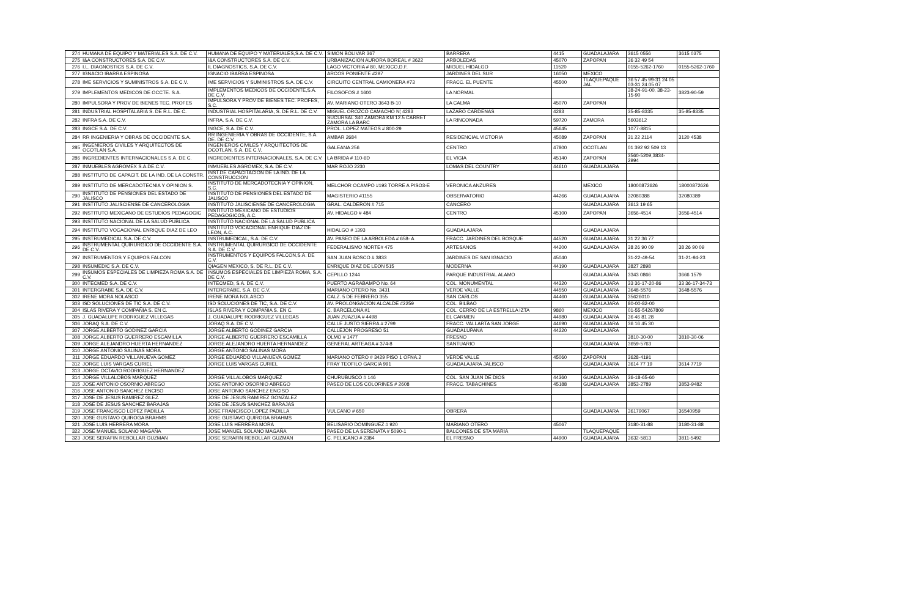| 274 | HUMANA DE EQUIPO Y MATERIALES S.A. DE C.V. | HUMANA DE EQUIPO Y MATERIALES,S.A. DE C.V. | SIMON BOLIVAR 367 | BARRERA | 4415 | GUADALAJARA | 3615 0556 | 3615 0375 |
| 275 | I&A CONSTRUCTORES S.A. DE C.V. | I&A CONSTRUCTORES S.A. DE C.V. | URBANIZACION AURORA BOREAL # 3622 | ARBOLEDAS | 45070 | ZAPOPAN | 36 32 49 54 | |
| 276 | I.L. DIAGNOSTICS S.A. DE C.V. | IL DIAGNOSTICS, S.A. DE C.V. | LAGO VICTORIA # 80, MEXICO,D.F. | MIGUEL HIDALGO | 11520 | | 0155-5262-1760 | 0155-5262-1760 |
| 277 | IGNACIO IBARRA ESPINOSA | IGNACIO IBARRA ESPINOSA | ARCOS PONIENTE #297 | JARDINES DEL SUR | 16050 | MEXICO | | |
| 278 | IME SERVICIOS Y SUMINISTROS S.A. DE C.V. | IME SERVICIOS Y SUMINISTROS S.A. DE C.V. | CIRCUITO CENTRAL CAMIONERA #73 | FRACC. EL PUENTE | 45500 | TLAQUEPAQUE JAL | 36 57 45 99-31 24 05 03-31 24 05 07 | |
| 279 | IMPLEMENTOS MEDICOS DE OCCTE. S.A. | IMPLEMENTOS MEDICOS DE OCCIDENTE,S.A. DE C.V. | FILOSOFOS # 1600 | LA NORMAL | | | 38-24-91-00, 38-23-15-90 | 3823-90-59 |
| 280 | IMPULSORA Y PROV DE BIENES TEC. PROFES | IMPULSORA Y PROV DE BIENES TEC. PROFES, S.C. | AV. MARIANO OTERO 3643 B-10 | LA CALMA | 45070 | ZAPOPAN | | |
| 281 | INDUSTRIAL HOSPITALARIA S. DE R.L. DE C. | INDUSTRIAL HOSPITALARIA, S. DE R.L. DE C.V. | MIGUEL OROZCO CAMACHO N¦ 4283 | LAZARO CARDENAS | 4283 | | 35-85-8335 | 35-85-8335 |
| 282 | INFRA S.A. DE C.V. | INFRA, S.A. DE C.V. | SUCURSAL 340 ZAMORA KM 12.5 CARRET ZAMORA LA BARC | LA RINCONADA | 59720 | ZAMORA | 5603612 | |
| 283 | INGCE S.A. DE C.V. | INGCE, S.A. DE C.V. | PROL. LOPEZ MATEOS # 800-29 | | 45645 | | 1077-8815 | |
| 284 | RR INGENIERIA Y OBRAS DE OCCIDENTE S.A. | RR INGENIERIA Y OBRAS DE OCCIDENTE, S.A. DE. DE C.V. | AMBAR 2684 | RESIDENCIAL VICTORIA | 45089 | ZAPOPAN | 31 22 2114 | 3120 4538 |
| 285 | INGENIEROS CIVILES Y ARQUITECTOS DE OCOTLAN S.A. | INGENIEROS CIVILES Y ARQUITECTOS DE OCOTLAN, S.A. DE C.V. | GALEANA 256 | CENTRO | 47800 | OCOTLAN | 01 392 92 509 13 | |
| 286 | INGREDIENTES INTERNACIONALES S.A. DE C. | INGREDIENTES INTERNACIONALES, S.A. DE C.V. | LA BRIDA # 110-6D | EL VIGIA | 45140 | ZAPOPAN | 3560-5209,3834-2994 | |
| 287 | INMUEBLES AGROMEX S.A.DE.C.V. | INMUEBLES AGROMEX, S.A. DE C.V. | MAR ROJO 2230 | LOMAS DEL COUNTRY | 44610 | GUADALAJARA | | |
| 288 | INSTITUTO DE CAPACIT. DE LA IND. DE LA CONSTR. | INST.DE CAPACITACION DE LA IND. DE LA CONSTRUCCION | | | | | | |
| 289 | INSTITUTO DE MERCADOTECNIA Y OPINION S. | INSTITUTO DE MERCADOTECNIA Y OPINION, S.C. | MELCHOR OCAMPO #193 TORRE A PISO3-E | VERONICA ANZURES | | MEXICO | 18000872626 | 18000872626 |
| 290 | INSTITUTO DE PENSIONES DEL ESTADO DE JALISCO | INSTITUTO DE PENSIONES DEL ESTADO DE JALISCO | MAGISTERIO #1155 | OBSERVATORIO | 44266 | GUADALAJARA | 32080388 | 32080389 |
| 291 | INSTITUTO JALISCIENSE DE CANCEROLOGIA | INSTITUTO JALISCIENSE DE CANCEROLOGIA | GRAL. CALDERON # 715 | CANCERO | | GUADALAJARA | 3613 19 65 | |
| 292 | INSTITUTO MEXICANO DE ESTUDIOS PEDAGOGIC | INSTITUTO MEXICANO DE ESTUDIOS PEDAGOGICOS, A.C. | AV. HIDALGO # 484 | CENTRO | 45100 | ZAPOPAN | 3656-4514 | 3656-4514 |
| 293 | INSTITUTO NACIONAL DE LA SALUD PUBLICA | INSTITUTO NACIONAL DE LA SALUD PUBLICA | | | | | | |
| 294 | INSTITUTO VOCACIONAL ENRIQUE DIAZ DE LEO | INSTITUTO VOCACIONAL ENRIQUE DIAZ DE LEON, A.C. | HIDALGO # 1393 | GUADALAJARA | | GUADALAJARA | | |
| 295 | INSTRUMEDICAL S.A. DE C.V. | INSTRUMEDICAL, S.A. DE C.V. | AV. PASEO DE LA ARBOLEDA # 658- A | FRACC. JARDINES DEL BOSQUE | 44520 | GUADALAJARA | 31 22 36 77 | |
| 296 | INSTRUMENTAL QUIRURGICO DE OCCIDENTE S.A. DE C.V. | INSTRUMENTAL QUIRURGICO DE OCCIDENTE S.A. DE C.V. | FEDERALISMO NORTE# 475 | ARTESANOS | 44200 | GUADALAJARA | 38 26 90 09 | 38 26 90 09 |
| 297 | INSTRUMENTOS Y EQUIPOS FALCON | INSTRUMENTOS Y EQUIPOS FALCON,S.A. DE C.V. | SAN JUAN BOSCO # 3833 | JARDINES DE SAN IGNACIO | 45040 | | 31-22-49-54 | 31-21-94-23 |
| 298 | INSUMEDIC S.A. DE C.V. | QIAGEN MEXICO, S. DE R.L. DE C.V. | ENRIQUE DIAZ DE LEON 515 | MODERNA | 44190 | GUADALAJARA | 3827 2898 | |
| 299 | INSUMOS ESPECIALES DE LIMPIEZA ROMA S.A. DE C.V. | INSUMOS ESPECIALES DE LIMPIEZA ROMA, S.A. DE C.V. | CEPILLO 1244 | PARQUE INDUSTRIAL ALAMO | | GUADALAJARA | 3343 0866 | 3666 1579 |
| 300 | INTECMED S.A. DE C.V. | INTECMED, S.A. DE C.V. | PUERTO AGRABAMPO No. 64 | COL. MONUMENTAL | 44320 | GUADALAJARA | 33 36-17-20-86 | 33 36-17-34-73 |
| 301 | INTERGRABE S.A. DE C.V. | INTERGRABE, S.A. DE C.V. | MARIANO OTERO No. 3431 | VERDE VALLE | 44550 | GUADALAJARA | 3648-5576 | 3648-5576 |
| 302 | IRENE MORA NOLASCO | IRENE MORA NOLASCO | CALZ. 5 DE FEBRERO 355 | SAN CARLOS | 44460 | GUADALAJARA | 35626010 | |
| 303 | ISD SOLUCIONES DE TIC S.A. DE C.V. | ISD SOLUCIONES DE TIC, S.A. DE C.V. | AV. PROLONGACION ALCALDE #2259 | COL. BILBAO | | GUADALAJARA | 80-00-82-00 | |
| 304 | ISLAS RIVERA Y COMPAÑIA S. EN C. | ISLAS RIVERA Y COMPAÑIA S. EN C. | C. BARCELONA #1 | COL. CERRO DE LA ESTRELLA IZTA | 9860 | MEXICO | 01-55-54267809 | |
| 305 | J. GUADALUPE RODRIGUEZ VILLEGAS | J. GUADALUPE RODRIGUEZ VILLEGAS | JUAN ZUAZUA # 4498 | EL CARMEN | 44980 | GUADALAJARA | 36 46 81 28 | |
| 306 | JORAQ S.A. DE C.V. | JORAQ S.A. DE C.V. | CALLE JUSTO SIERRA # 2799 | FRACC. VALLARTA SAN JORGE | 44690 | GUADALAJARA | 36 16 45 30 | |
| 307 | JORGE ALBERTO GODINEZ GARCIA | JORGE ALBERTO GODINEZ GARCIA | CALLEJON PROGRESO 51 | GUADALUPANA | 44220 | GUADALAJARA | | |
| 308 | JORGE ALBERTO GUERRERO ESCAMILLA | JORGE ALBERTO GUERRERO ESCAMILLA | OLMO # 1477 | FRESNO | | | 3810-30-00 | 3810-30-06 |
| 309 | JORGE ALEJANDRO HUERTA HERNANDEZ | JORGE ALEJANDRO HUERTA HERNANDEZ | GENERAL ARTEAGA # 374-8 | SANTUARIO | | GUADALAJARA | 3659-5763 | |
| 310 | JORGE ANTONIO SALINAS MORA | JORGE ANTONIO SALINAS MORA | | | | | | |
| 311 | JORGE EDUARDO VILLANUEVA GOMEZ | JORGE EDUARDO VILLANUEVA GOMEZ | MARIANO OTERO # 3429 PISO 1 OFNA.2 | VERDE VALLE | 45060 | ZAPOPAN | 3628-4191 | |
| 312 | JORGE LUIS VARGAS CURIEL | JORGE LUIS VARGAS CURIEL | FRAY TEOFILO GARCIA 991 | GUADALAJARA JALISCO | | GUADALAJARA | 3614 77 19 | 3614 7719 |
| 313 | JORGE OCTAVIO RODRIGUEZ HERNANDEZ | | | | | | | |
| 314 | JORGE VILLALOBOS MARQUEZ | JORGE VILLALOBOS MARQUEZ | CHURUBUSCO # 146 | COL. SAN JUAN DE DIOS | 44360 | GUADALAJARA | 36-18-65-60 | |
| 315 | JOSE ANTONIO OSORNIO ABREGO | JOSE ANTONIO OSORNIO ABREGO | PASEO DE LOS COLORINES # 2608 | FRACC. TABACHINES | 45188 | GUADALAJARA | 3853-2789 | 3853-9482 |
| 316 | JOSE ANTONIO SANCHEZ ENCISO | JOSE ANTONIO SANCHEZ ENCISO | | | | | | |
| 317 | JOSE DE JESUS RAMIREZ GLEZ. | JOSE DE JESUS RAMIREZ GONZALEZ | | | | | | |
| 318 | JOSE DE JESUS SANCHEZ BARAJAS | JOSE DE JESUS SANCHEZ BARAJAS | | | | | | |
| 319 | JOSE FRANCISCO LOPEZ PADILLA | JOSE FRANCISCO LOPEZ PADILLA | VULCANO # 650 | OBRERA | | GUADALAJARA | 36179067 | 36540959 |
| 320 | JOSE GUSTAVO QUIROGA BRAHMS | JOSE GUSTAVO QUIROGA BRAHMS | | | | | | |
| 321 | JOSE LUIS HERRERA MORA | JOSE LUIS HERRERA MORA | BELISARIO DOMINGUEZ # 920 | MARIANO OTERO | 45067 | | 3180-31-88 | 3180-31-88 |
| 322 | JOSE MANUEL SOLANO MAGAÑA | JOSE MANUEL SOLANO MAGAÑA | PASEO DE LA SERENATA # 5090-1 | BALCONES DE STA MARIA | | TLAQUEPAQUE | | |
| 323 | JOSE SERAFIN REBOLLAR GUZMAN | JOSE SERAFIN REBOLLAR GUZMAN | C. PELICANO # 2384 | EL FRESNO | 44900 | GUADALAJARA | 3632-5813 | 3811-5492 |